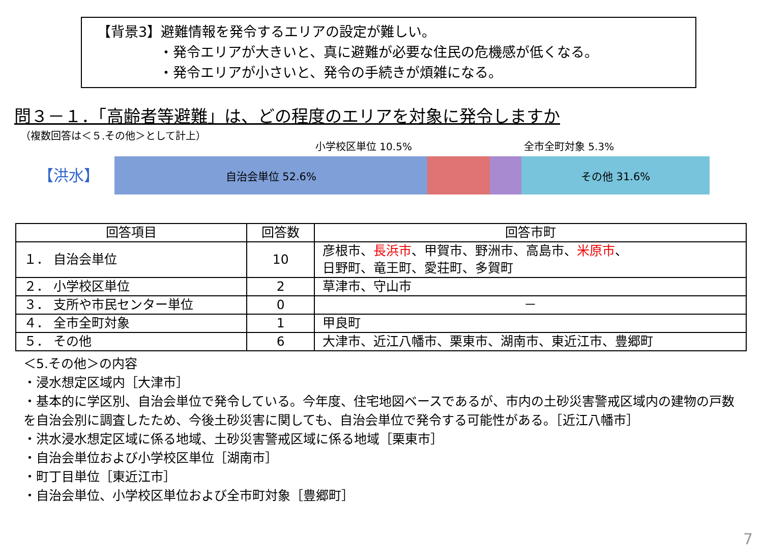【背景3】避難情報を発令するエリアの設定が難しい。
・発令エリアが大きいと、真に避難が必要な住民の危機感が低くなる。
・発令エリアが小さいと、発令の手続きが煩雑になる。
問３－１．「高齢者等避難」は、どの程度のエリアを対象に発令しますか
（複数回答は＜５.その他＞として計上）
小学校区単位 10.5% 全市全町対象 5.3%
【洪水】
自治会単位 52.6% その他 31.6%
| 回答項目 | 回答数 | 回答市町 |
| --- | --- | --- |
| １． 自治会単位 | 10 | 彦根市、 長浜市 、甲賀市、野洲市、高島市、 米原市 、 日野町、竜王町、愛荘町、多賀町 |
| ２． 小学校区単位 | 2 | 草津市、守山市 |
| ３． 支所や市民センター単位 | 0 | － |
| ４． 全市全町対象 | 1 | 甲良町 |
| ５． その他 | 6 | 大津市、近江八幡市、栗東市、湖南市、東近江市、豊郷町 |
＜5.その他＞の内容
・浸水想定区域内［大津市］
・基本的に学区別、自治会単位で発令している。今年度、住宅地図ベースであるが、市内の土砂災害警戒区域内の建物の戸数を自治会別に調査したため、今後土砂災害に関しても、自治会単位で発令する可能性がある。［近江八幡市］
・洪水浸水想定区域に係る地域、土砂災害警戒区域に係る地域［栗東市］
・自治会単位および小学校区単位［湖南市］
・町丁目単位［東近江市］
・自治会単位、小学校区単位および全市町対象［豊郷町］
7